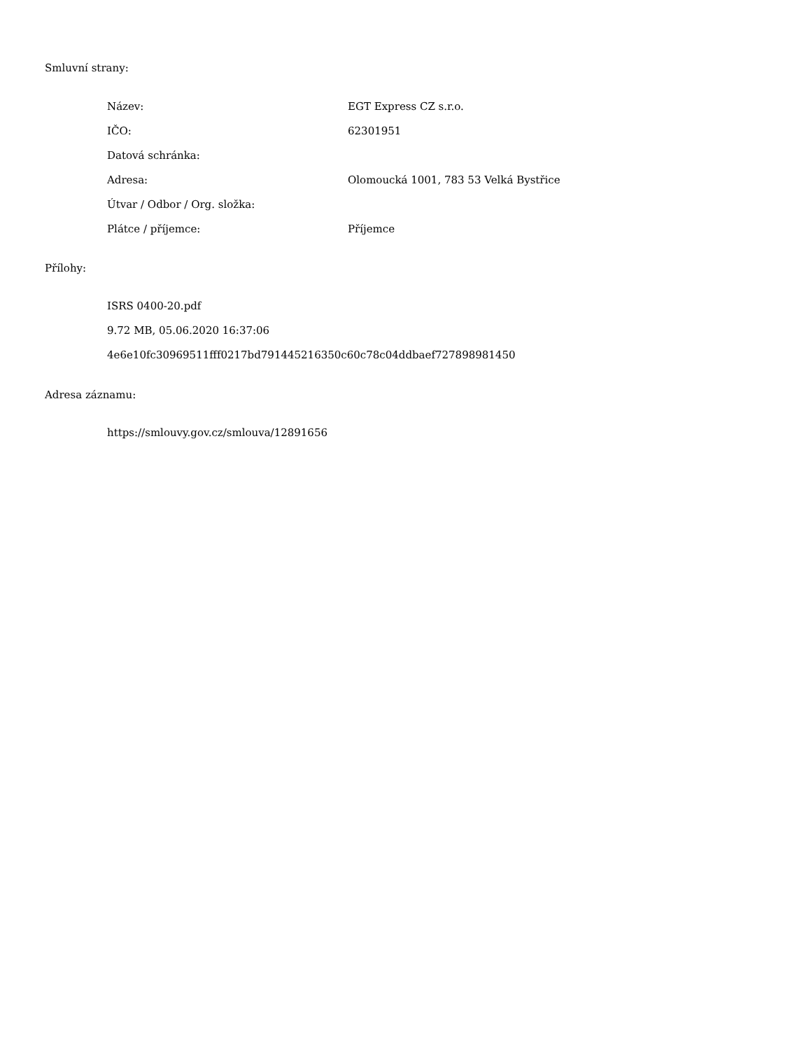Smluvní strany:
| Název: | EGT Express CZ s.r.o. |
| IČO: | 62301951 |
| Datová schránka: | |
| Adresa: | Olomoucká 1001, 783 53 Velká Bystřice |
| Útvar / Odbor / Org. složka: | |
| Plátce / příjemce: | Příjemce |
Přílohy:
ISRS 0400-20.pdf
9.72 MB, 05.06.2020 16:37:06
4e6e10fc30969511fff0217bd791445216350c60c78c04ddbaef727898981450
Adresa záznamu:
https://smlouvy.gov.cz/smlouva/12891656